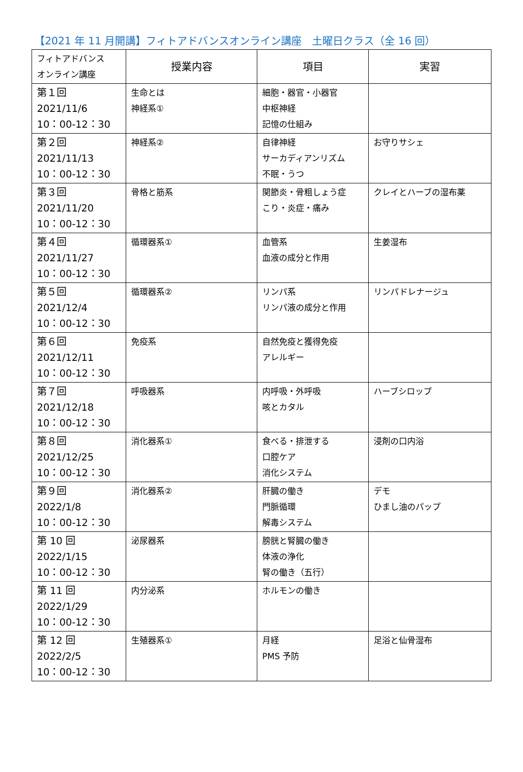【2021 年 11 月開講】フィトアドバンスオンライン講座　土曜日クラス（全 16 回）
| フィトアドバンス オンライン講座 | 授業内容 | 項目 | 実習 |
| --- | --- | --- | --- |
| 第１回 2021/11/6 10：00-12：30 | 生命とは 神経系① | 細胞・器官・小器官 中枢神経 記憶の仕組み | |
| 第２回 2021/11/13 10：00-12：30 | 神経系② | 自律神経 サーカディアンリズム 不眠・うつ | お守りサシェ |
| 第３回 2021/11/20 10：00-12：30 | 骨格と筋系 | 関節炎・骨粗しょう症 こり・炎症・痛み | クレイとハーブの湿布薬 |
| 第４回 2021/11/27 10：00-12：30 | 循環器系① | 血管系 血液の成分と作用 | 生姜湿布 |
| 第５回 2021/12/4 10：00-12：30 | 循環器系② | リンパ系 リンパ液の成分と作用 | リンパドレナージュ |
| 第６回 2021/12/11 10：00-12：30 | 免疫系 | 自然免疫と獲得免疫 アレルギー | |
| 第７回 2021/12/18 10：00-12：30 | 呼吸器系 | 内呼吸・外呼吸 咳とカタル | ハーブシロップ |
| 第８回 2021/12/25 10：00-12：30 | 消化器系① | 食べる・排泄する 口腔ケア 消化システム | 浸剤の口内浴 |
| 第９回 2022/1/8 10：00-12：30 | 消化器系② | 肝臓の働き 門脈循環 解毒システム | デモ ひまし油のパップ |
| 第 10 回 2022/1/15 10：00-12：30 | 泌尿器系 | 膀胱と腎臓の働き 体液の浄化 腎の働き（五行） | |
| 第 11 回 2022/1/29 10：00-12：30 | 内分泌系 | ホルモンの働き | |
| 第 12 回 2022/2/5 10：00-12：30 | 生殖器系① | 月経 PMS 予防 | 足浴と仙骨湿布 |